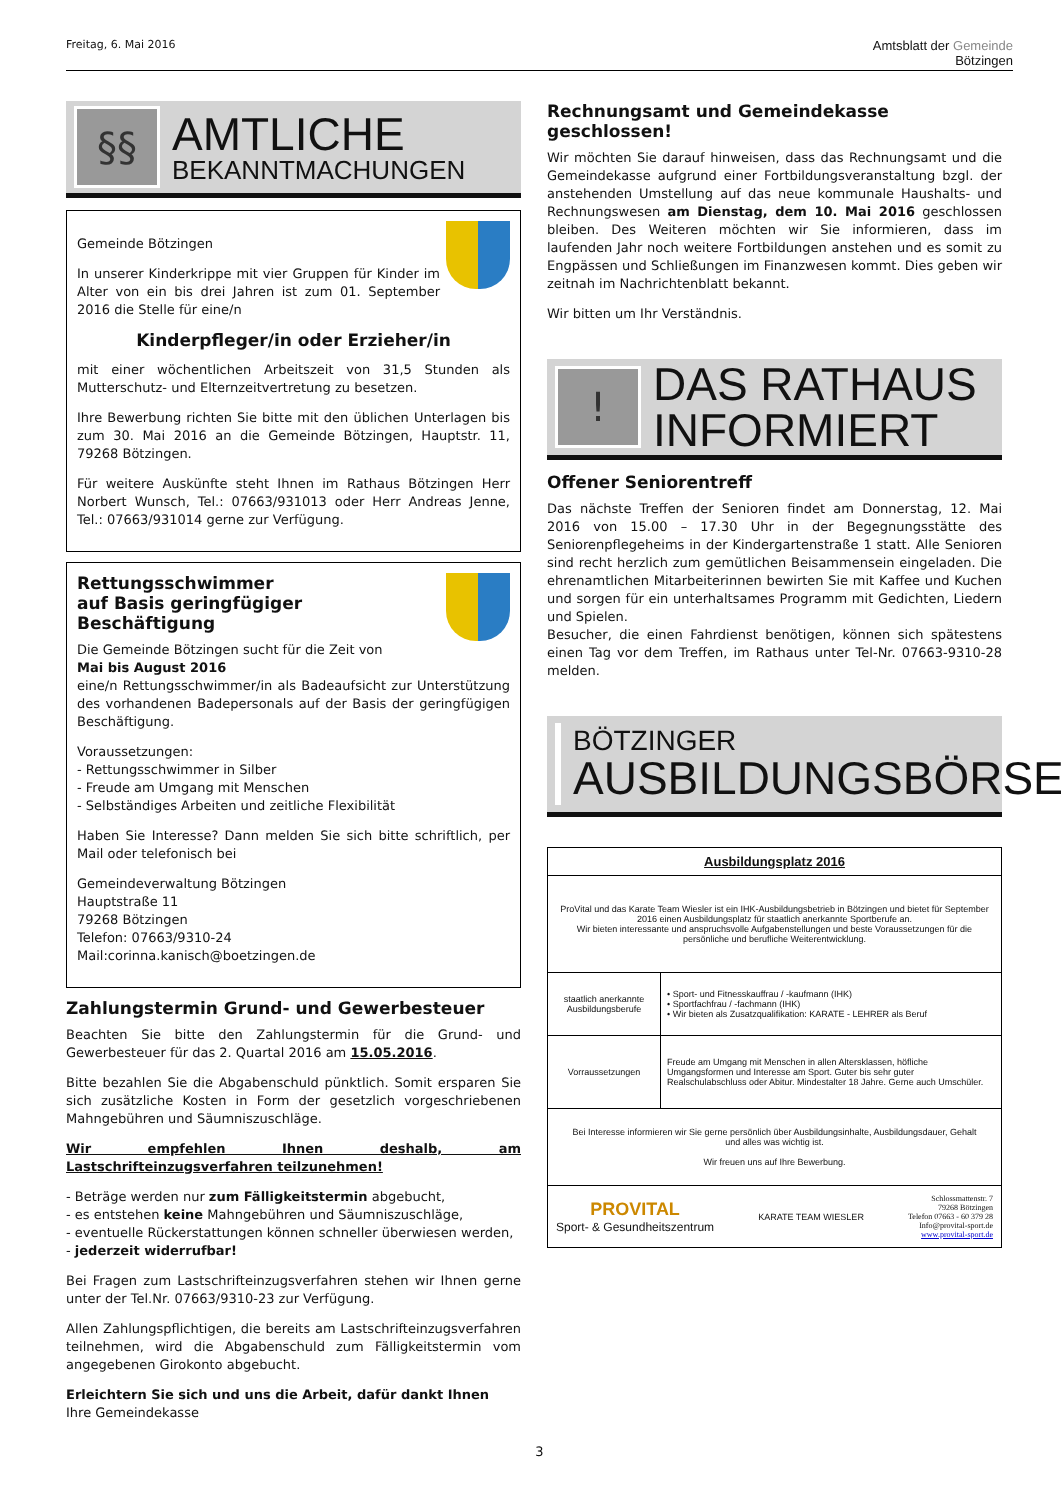Freitag, 6. Mai 2016 Amtsblatt der Gemeinde
Bötzingen
§§
AMTLICHE
BEKANNTMACHUNGEN
Gemeinde Bötzingen
In unserer Kinderkrippe mit vier Gruppen für Kinder im Alter von ein bis drei Jahren ist zum 01. September 2016 die Stelle für eine/n
Kinderpfleger/in oder Erzieher/in
mit einer wöchentlichen Arbeitszeit von 31,5 Stunden als Mutterschutz- und Elternzeitvertretung zu besetzen.
Ihre Bewerbung richten Sie bitte mit den üblichen Unterlagen bis zum 30. Mai 2016 an die Gemeinde Bötzingen, Hauptstr. 11, 79268 Bötzingen.
Für weitere Auskünfte steht Ihnen im Rathaus Bötzingen Herr Norbert Wunsch, Tel.: 07663/931013 oder Herr Andreas Jenne, Tel.: 07663/931014 gerne zur Verfügung.
Rettungsschwimmer
auf Basis geringfügiger Beschäftigung
Die Gemeinde Bötzingen sucht für die Zeit von
Mai bis August 2016
eine/n Rettungsschwimmer/in als Badeaufsicht zur Unterstützung des vorhandenen Badepersonals auf der Basis der geringfügigen Beschäftigung.
Voraussetzungen:
- Rettungsschwimmer in Silber
- Freude am Umgang mit Menschen
- Selbständiges Arbeiten und zeitliche Flexibilität
Haben Sie Interesse? Dann melden Sie sich bitte schriftlich, per Mail oder telefonisch bei
Gemeindeverwaltung Bötzingen
Hauptstraße 11
79268 Bötzingen
Telefon: 07663/9310-24
Mail:corinna.kanisch@boetzingen.de
Zahlungstermin Grund- und Gewerbesteuer
Beachten Sie bitte den Zahlungstermin für die Grund- und Gewerbesteuer für das 2. Quartal 2016 am 15.05.2016.
Bitte bezahlen Sie die Abgabenschuld pünktlich. Somit ersparen Sie sich zusätzliche Kosten in Form der gesetzlich vorgeschriebenen Mahngebühren und Säumniszuschläge.
Wir empfehlen Ihnen deshalb, am Lastschrifteinzugsverfahren teilzunehmen!
- Beträge werden nur zum Fälligkeitstermin abgebucht,
- es entstehen keine Mahngebühren und Säumniszuschläge,
- eventuelle Rückerstattungen können schneller überwiesen werden,
- jederzeit widerrufbar!
Bei Fragen zum Lastschrifteinzugsverfahren stehen wir Ihnen gerne unter der Tel.Nr. 07663/9310-23 zur Verfügung.
Allen Zahlungspflichtigen, die bereits am Lastschrifteinzugsverfahren teilnehmen, wird die Abgabenschuld zum Fälligkeitstermin vom angegebenen Girokonto abgebucht.
Erleichtern Sie sich und uns die Arbeit, dafür dankt Ihnen
Ihre Gemeindekasse
Rechnungsamt und Gemeindekasse geschlossen!
Wir möchten Sie darauf hinweisen, dass das Rechnungsamt und die Gemeindekasse aufgrund einer Fortbildungsveranstaltung bzgl. der anstehenden Umstellung auf das neue kommunale Haushalts- und Rechnungswesen am Dienstag, dem 10. Mai 2016 geschlossen bleiben. Des Weiteren möchten wir Sie informieren, dass im laufenden Jahr noch weitere Fortbildungen anstehen und es somit zu Engpässen und Schließungen im Finanzwesen kommt. Dies geben wir zeitnah im Nachrichtenblatt bekannt.
Wir bitten um Ihr Verständnis.
!
DAS RATHAUS
INFORMIERT
Offener Seniorentreff
Das nächste Treffen der Senioren findet am Donnerstag, 12. Mai 2016 von 15.00 – 17.30 Uhr in der Begegnungsstätte des Seniorenpflegeheims in der Kindergartenstraße 1 statt. Alle Senioren sind recht herzlich zum gemütlichen Beisammensein eingeladen. Die ehrenamtlichen Mitarbeiterinnen bewirten Sie mit Kaffee und Kuchen und sorgen für ein unterhaltsames Programm mit Gedichten, Liedern und Spielen.
Besucher, die einen Fahrdienst benötigen, können sich spätestens einen Tag vor dem Treffen, im Rathaus unter Tel-Nr. 07663-9310-28 melden.
BÖTZINGER
AUSBILDUNGSBÖRSE
| Ausbildungsplatz 2016 | |
| ProVital und das Karate Team Wiesler ist ein IHK-Ausbildungsbetrieb in Bötzingen und bietet für September 2016 einen Ausbildungsplatz für staatlich anerkannte Sportberufe an. Wir bieten interessante und anspruchsvolle Aufgabenstellungen und beste Voraussetzungen für die persönliche und berufliche Weiterentwicklung. | |
| staatlich anerkannte Ausbildungsberufe | • Sport- und Fitnesskauffrau / -kaufmann (IHK) • Sportfachfrau / -fachmann (IHK) • Wir bieten als Zusatzqualifikation: KARATE - LEHRER als Beruf |
| Vorraussetzungen | Freude am Umgang mit Menschen in allen Altersklassen, höfliche Umgangsformen und Interesse am Sport. Guter bis sehr guter Realschulabschluss oder Abitur. Mindestalter 18 Jahre. Gerne auch Umschüler. |
| Bei Interesse informieren wir Sie gerne persönlich über Ausbildungsinhalte, Ausbildungsdauer, Gehalt und alles was wichtig ist. Wir freuen uns auf Ihre Bewerbung. | |
| PROVITAL Sport- & Gesundheitszentrum KARATE TEAM WIESLER Schlossmattenstr. 7 79268 Bötzingen Telefon 07663 - 60 379 28 Info@provital-sport.de www.provital-sport.de | |
3